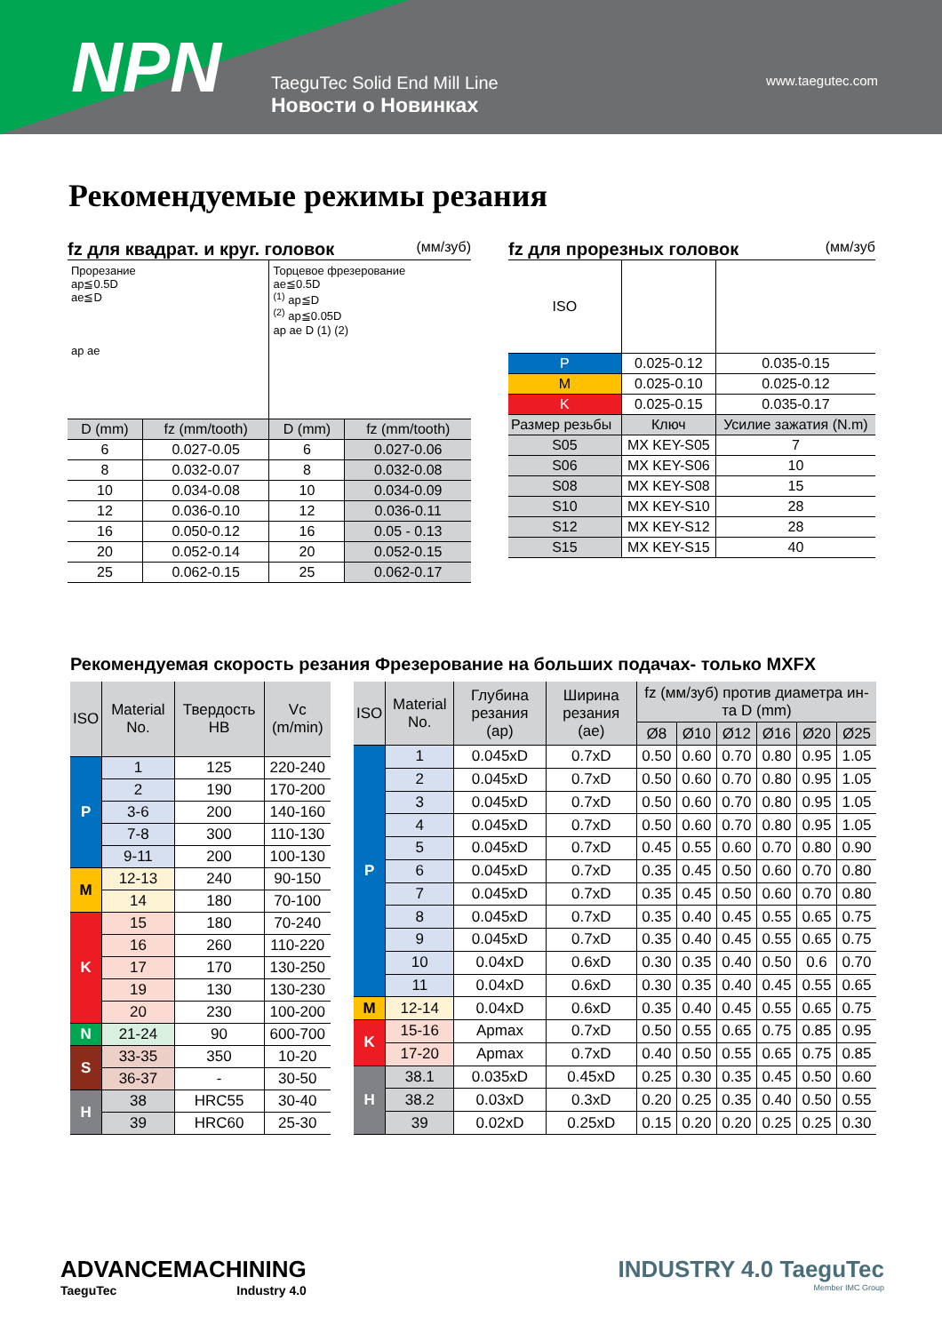NPN
TaeguTec Solid End Mill Line
Новости о Новинках
www.taegutec.com
Рекомендуемые режимы резания
fz для квадрат. и круг. головок (мм/зуб)
| Прорезание ap≦0.5D ae≦D ap ae | | Торцевое фрезерование ae≦0.5D <sup>(1)</sup> ap≦D <sup>(2)</sup> ap≦0.05D ap ae D (1) (2) | |
| D (mm) | fz (mm/tooth) | D (mm) | fz (mm/tooth) |
| 6 | 0.027-0.05 | 6 | 0.027-0.06 |
| 8 | 0.032-0.07 | 8 | 0.032-0.08 |
| 10 | 0.034-0.08 | 10 | 0.034-0.09 |
| 12 | 0.036-0.10 | 12 | 0.036-0.11 |
| 16 | 0.050-0.12 | 16 | 0.05 - 0.13 |
| 20 | 0.052-0.14 | 20 | 0.052-0.15 |
| 25 | 0.062-0.15 | 25 | 0.062-0.17 |
fz для прорезных головок (мм/зуб
| ISO | | | |
| P | 0.025-0.12 | | 0.035-0.15 |
| M | 0.025-0.10 | | 0.025-0.12 |
| K | 0.025-0.15 | | 0.035-0.17 |
| Размер резьбы | | Ключ | Усилие зажатия (N.m) |
| S05 | | MX KEY-S05 | 7 |
| S06 | | MX KEY-S06 | 10 |
| S08 | | MX KEY-S08 | 15 |
| S10 | | MX KEY-S10 | 28 |
| S12 | | MX KEY-S12 | 28 |
| S15 | | MX KEY-S15 | 40 |
Рекомендуемая скорость резания Фрезерование на больших подачах- только MXFX
| ISO | Material No. | Твердость HB | Vc (m/min) |
| --- | --- | --- | --- |
| P | 1 | 125 | 220-240 |
| | 2 | 190 | 170-200 |
| | 3-6 | 200 | 140-160 |
| | 7-8 | 300 | 110-130 |
| | 9-11 | 200 | 100-130 |
| M | 12-13 | 240 | 90-150 |
| | 14 | 180 | 70-100 |
| K | 15 | 180 | 70-240 |
| | 16 | 260 | 110-220 |
| | 17 | 170 | 130-250 |
| | 19 | 130 | 130-230 |
| | 20 | 230 | 100-200 |
| N | 21-24 | 90 | 600-700 |
| S | 33-35 | 350 | 10-20 |
| | 36-37 | - | 30-50 |
| H | 38 | HRC55 | 30-40 |
| | 39 | HRC60 | 25-30 |
| ISO | Material No. | Глубина резания (ap) | Ширина резания (ae) | fz (мм/зуб) против диаметра ин-та D (mm) | | | | | |
| --- | --- | --- | --- | --- | --- | --- | --- | --- | --- |
| | | | | Ø8 | Ø10 | Ø12 | Ø16 | Ø20 | Ø25 |
| P | 1 | 0.045xD | 0.7xD | 0.50 | 0.60 | 0.70 | 0.80 | 0.95 | 1.05 |
| | 2 | 0.045xD | 0.7xD | 0.50 | 0.60 | 0.70 | 0.80 | 0.95 | 1.05 |
| | 3 | 0.045xD | 0.7xD | 0.50 | 0.60 | 0.70 | 0.80 | 0.95 | 1.05 |
| | 4 | 0.045xD | 0.7xD | 0.50 | 0.60 | 0.70 | 0.80 | 0.95 | 1.05 |
| | 5 | 0.045xD | 0.7xD | 0.45 | 0.55 | 0.60 | 0.70 | 0.80 | 0.90 |
| | 6 | 0.045xD | 0.7xD | 0.35 | 0.45 | 0.50 | 0.60 | 0.70 | 0.80 |
| | 7 | 0.045xD | 0.7xD | 0.35 | 0.45 | 0.50 | 0.60 | 0.70 | 0.80 |
| | 8 | 0.045xD | 0.7xD | 0.35 | 0.40 | 0.45 | 0.55 | 0.65 | 0.75 |
| | 9 | 0.045xD | 0.7xD | 0.35 | 0.40 | 0.45 | 0.55 | 0.65 | 0.75 |
| | 10 | 0.04xD | 0.6xD | 0.30 | 0.35 | 0.40 | 0.50 | 0.6 | 0.70 |
| | 11 | 0.04xD | 0.6xD | 0.30 | 0.35 | 0.40 | 0.45 | 0.55 | 0.65 |
| M | 12-14 | 0.04xD | 0.6xD | 0.35 | 0.40 | 0.45 | 0.55 | 0.65 | 0.75 |
| K | 15-16 | Apmax | 0.7xD | 0.50 | 0.55 | 0.65 | 0.75 | 0.85 | 0.95 |
| | 17-20 | Apmax | 0.7xD | 0.40 | 0.50 | 0.55 | 0.65 | 0.75 | 0.85 |
| H | 38.1 | 0.035xD | 0.45xD | 0.25 | 0.30 | 0.35 | 0.45 | 0.50 | 0.60 |
| | 38.2 | 0.03xD | 0.3xD | 0.20 | 0.25 | 0.35 | 0.40 | 0.50 | 0.55 |
| | 39 | 0.02xD | 0.25xD | 0.15 | 0.20 | 0.20 | 0.25 | 0.25 | 0.30 |
ADVANCEMACHINING
TaeguTec Industry 4.0
INDUSTRY 4.0 TaeguTec
Member IMC Group